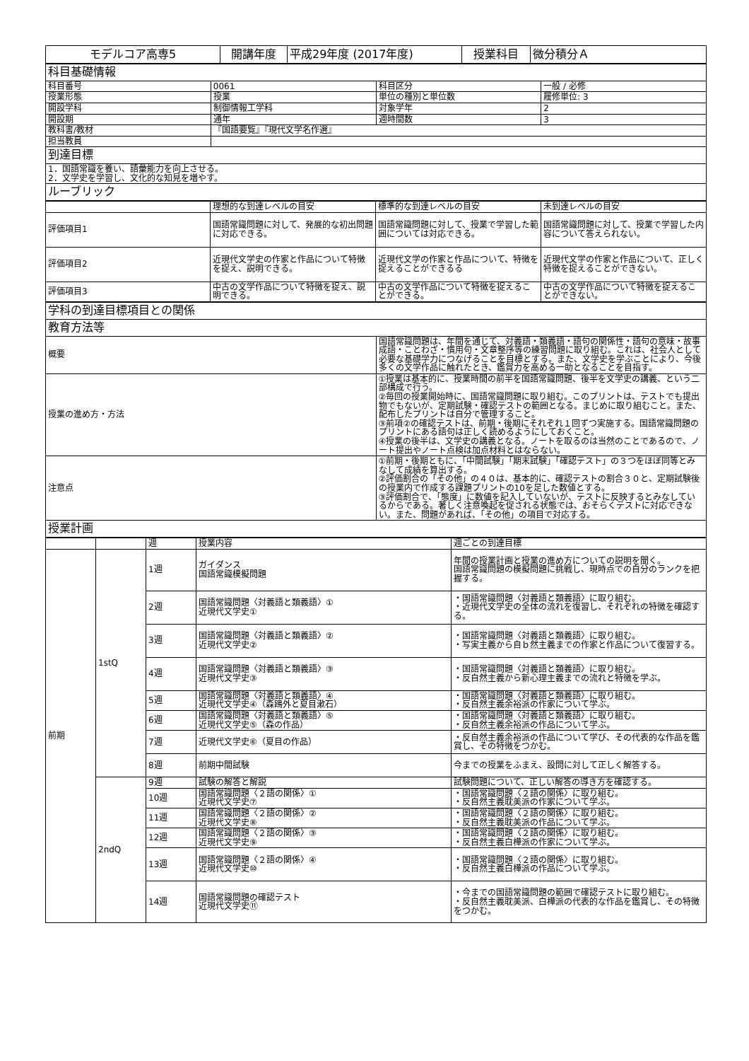| モデルコア高専5 | 開講年度 | 平成29年度 (2017年度) | 授業科目 | 微分積分Ａ |
| 科目基礎情報 | | | |
| 科目番号 | 0061 | 科目区分 | 一般 / 必修 |
| 授業形態 | 授業 | 単位の種別と単位数 | 履修単位: 3 |
| 開設学科 | 制御情報工学科 | 対象学年 | 2 |
| 開設期 | 通年 | 週時間数 | 3 |
| 教科書/教材 | 『国語要覧』『現代文学名作選』 | | |
| 担当教員 | | | |
| 到達目標 | | | |
| 1．国語常識を養い、語彙能力を向上させる。 2．文学史を学習し、文化的な知見を増やす。 | | | |
| ルーブリック | | | |
| | 理想的な到達レベルの目安 | 標準的な到達レベルの目安 | 未到達レベルの目安 |
| 評価項目1 | 国語常識問題に対して、発展的な初出問題に対応できる。 | 国語常識問題に対して、授業で学習した範囲については対応できる。 | 国語常識問題に対して、授業で学習した内容について答えられない。 |
| 評価項目2 | 近現代文学史の作家と作品について特徴を捉え、説明できる。 | 近現代文学の作家と作品について、特徴を捉えることができるる | 近現代文学の作家と作品について、正しく特徴を捉えることができない。 |
| 評価項目3 | 中古の文学作品について特徴を捉え、説明できる。 | 中古の文学作品について特徴を捉えることができる。 | 中古の文学作品について特徴を捉えることができない。 |
| 学科の到達目標項目との関係 | |
| 教育方法等 | |
| 概要 | 国語常識問題は、年間を通じて、対義語・類義語・語句の関係性・語句の意味・故事成語・ことわざ・慣用句・文章整序等の練習問題に取り組む。これは、社会人として必要な基礎学力につなげることを目標とする。また、文学史を学ぶことにより、今後多くの文学作品に触れたとき、鑑賞力を高める一助となることを目指す。 |
| 授業の進め方・方法 | ①授業は基本的に、授業時間の前半を国語常識問題、後半を文学史の講義、という二部構成で行う。 ②毎回の授業開始時に、国語常識問題に取り組む。このプリントは、テストでも提出物でもないが、定期試験・確認テストの範囲となる。まじめに取り組むこと。また、配布したプリントは自分で管理すること。 ③前項②の確認テストは、前期・後期にそれぞれ１回ずつ実施する。国語常識問題のプリントにある語句は正しく読めるようにしておくこと。 ④授業の後半は、文学史の講義となる。ノートを取るのは当然のことであるので、ノート提出やノート点検は加点材料とはならない。 |
| 注意点 | ①前期・後期ともに、「中間試験」「期末試験」「確認テスト」の３つをほぼ同等とみなして成績を算出する。 ②評価割合の「その他」の４０は、基本的に、確認テストの割合３０と、定期試験後の授業内で作成する課題プリントの10を足した数値とする。 ③評価割合で、「態度」に数値を記入していないが、テストに反映するとみなしているからである。著しく注意喚起を促される状態では、おそらくテストに対応できない。また、問題があれば、「その他」の項目で対応する。 |
| 授業計画 | |
| | | 週 | 授業内容 | 週ごとの到達目標 |
| 前期 | 1stQ | 1週 | ガイダンス 国語常識模擬問題 | 年間の授業計画と授業の進め方についての説明を聞く。 国語常識問題の模擬問題に挑戦し、現時点での自分のランクを把握する。 |
| | | 2週 | 国語常識問題〈対義語と類義語〉① 近現代文学史① | ・国語常識問題〈対義語と類義語〉に取り組む。 ・近現代文学史の全体の流れを復習し、それぞれの特徴を確認する。 |
| | | 3週 | 国語常識問題〈対義語と類義語〉② 近現代文学史② | ・国語常識問題〈対義語と類義語〉に取り組む。 ・写実主義から自ｂ然主義までの作家と作品について復習する。 |
| | | 4週 | 国語常識問題〈対義語と類義語〉③ 近現代文学史③ | ・国語常識問題〈対義語と類義語〉に取り組む。 ・反自然主義から新心理主義までの流れと特徴を学ぶ。 |
| | | 5週 | 国語常識問題〈対義語と類義語〉④ 近現代文学史④（森鴎外と夏目漱石） | ・国語常識問題〈対義語と類義語〉に取り組む。 ・反自然主義余裕派の作家について学ぶ。 |
| | | 6週 | 国語常識問題〈対義語と類義語〉⑤ 近現代文学史⑤（森の作品） | ・国語常識問題〈対義語と類義語〉に取り組む。 ・反自然主義余裕派の作品について学ぶ。 |
| | | 7週 | 近現代文学史⑥（夏目の作品） | ・反自然主義余裕派の作品について学び、その代表的な作品を鑑賞し、その特徴をつかむ。 |
| | | 8週 | 前期中間試験 | 今までの授業をふまえ、設問に対して正しく解答する。 |
| | 2ndQ | 9週 | 試験の解答と解説 | 試験問題について、正しい解答の導き方を確認する。 |
| | | 10週 | 国語常識問題〈２語の関係〉① 近現代文学史⑦ | ・国語常識問題〈２語の関係〉に取り組む。 ・反自然主義耽美派の作家について学ぶ。 |
| | | 11週 | 国語常識問題〈２語の関係〉② 近現代文学史⑧ | ・国語常識問題〈２語の関係〉に取り組む。 ・反自然主義耽美派の作品について学ぶ。 |
| | | 12週 | 国語常識問題〈２語の関係〉③ 近現代文学史⑨ | ・国語常識問題〈２語の関係〉に取り組む。 ・反自然主義白樺派の作家について学ぶ。 |
| | | 13週 | 国語常識問題〈２語の関係〉④ 近現代文学史⑩ | ・国語常識問題〈２語の関係〉に取り組む。 ・反自然主義白樺派の作品について学ぶ。 |
| | | 14週 | 国語常識問題の確認テスト 近現代文学史⑪ | ・今までの国語常識問題の範囲で確認テストに取り組む。 ・反自然主義耽美派、白樺派の代表的な作品を鑑賞し、その特徴をつかむ。 |